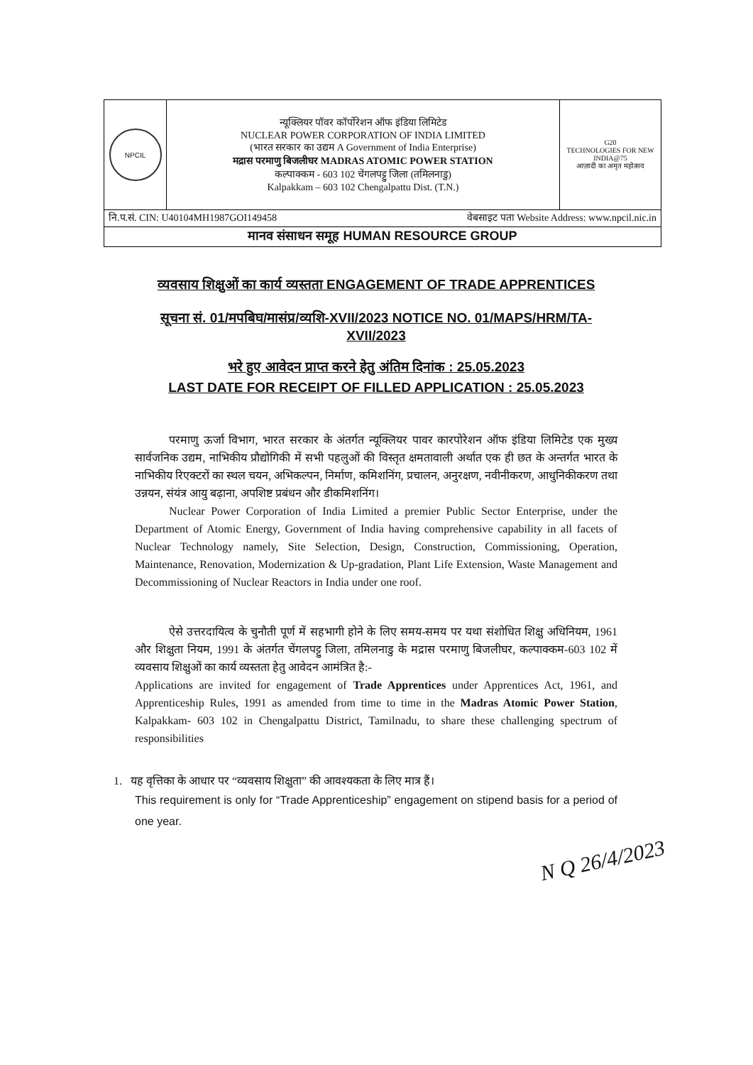| NPCIL | न्यूक्लियर पॉवर कॉर्पोरेशन ऑफ इंडिया लिमिटेड NUCLEAR POWER CORPORATION OF INDIA LIMITED (भारत सरकार का उद्यम A Government of India Enterprise) मद्रास परमाणु बिजलीघर MADRAS ATOMIC POWER STATION कल्पाक्कम - 603 102 चेंगलपट्टु जिला (तमिलनाडु) Kalpakkam – 603 102 Chengalpattu Dist. (T.N.) | G20 TECHNOLOGIES FOR NEW INDIA@75 आज़ादी का अमृत महोत्सव |
| नि.प.सं. CIN: U40104MH1987GOI149458 वेबसाइट पता Website Address: www.npcil.nic.in | | |
| मानव संसाधन समूह HUMAN RESOURCE GROUP | | |
व्यवसाय शिक्षुओं का कार्य व्यस्तता ENGAGEMENT OF TRADE APPRENTICES
सूचना सं. 01/मपबिघ/मासंप्र/व्यशि-XVII/2023 NOTICE NO. 01/MAPS/HRM/TA-XVII/2023
भरे हुए आवेदन प्राप्त करने हेतु अंतिम दिनांक : 25.05.2023
LAST DATE FOR RECEIPT OF FILLED APPLICATION : 25.05.2023
परमाणु ऊर्जा विभाग, भारत सरकार के अंतर्गत न्यूक्लियर पावर कारपोरेशन ऑफ इंडिया लिमिटेड एक मुख्य सार्वजनिक उद्यम, नाभिकीय प्रौद्योगिकी में सभी पहलुओं की विस्तृत क्षमतावाली अर्थात एक ही छत के अन्तर्गत भारत के नाभिकीय रिएक्टरों का स्थल चयन, अभिकल्पन, निर्माण, कमिशनिंग, प्रचालन, अनुरक्षण, नवीनीकरण, आधुनिकीकरण तथा उन्नयन, संयंत्र आयु बढ़ाना, अपशिष्ट प्रबंधन और डीकमिशनिंग।
Nuclear Power Corporation of India Limited a premier Public Sector Enterprise, under the Department of Atomic Energy, Government of India having comprehensive capability in all facets of Nuclear Technology namely, Site Selection, Design, Construction, Commissioning, Operation, Maintenance, Renovation, Modernization & Up-gradation, Plant Life Extension, Waste Management and Decommissioning of Nuclear Reactors in India under one roof.
ऐसे उत्तरदायित्व के चुनौती पूर्ण में सहभागी होने के लिए समय-समय पर यथा संशोधित शिक्षु अधिनियम, 1961 और शिक्षुता नियम, 1991 के अंतर्गत चेंगलपट्टु जिला, तमिलनाडु के मद्रास परमाणु बिजलीघर, कल्पाक्कम-603 102 में व्यवसाय शिक्षुओं का कार्य व्यस्तता हेतु आवेदन आमंत्रित है:-
Applications are invited for engagement of Trade Apprentices under Apprentices Act, 1961, and Apprenticeship Rules, 1991 as amended from time to time in the Madras Atomic Power Station, Kalpakkam- 603 102 in Chengalpattu District, Tamilnadu, to share these challenging spectrum of responsibilities
1. यह वृत्तिका के आधार पर “व्यवसाय शिक्षुता” की आवश्यकता के लिए मात्र हैं।
This requirement is only for “Trade Apprenticeship” engagement on stipend basis for a period of one year.
N Q 26/4/2023